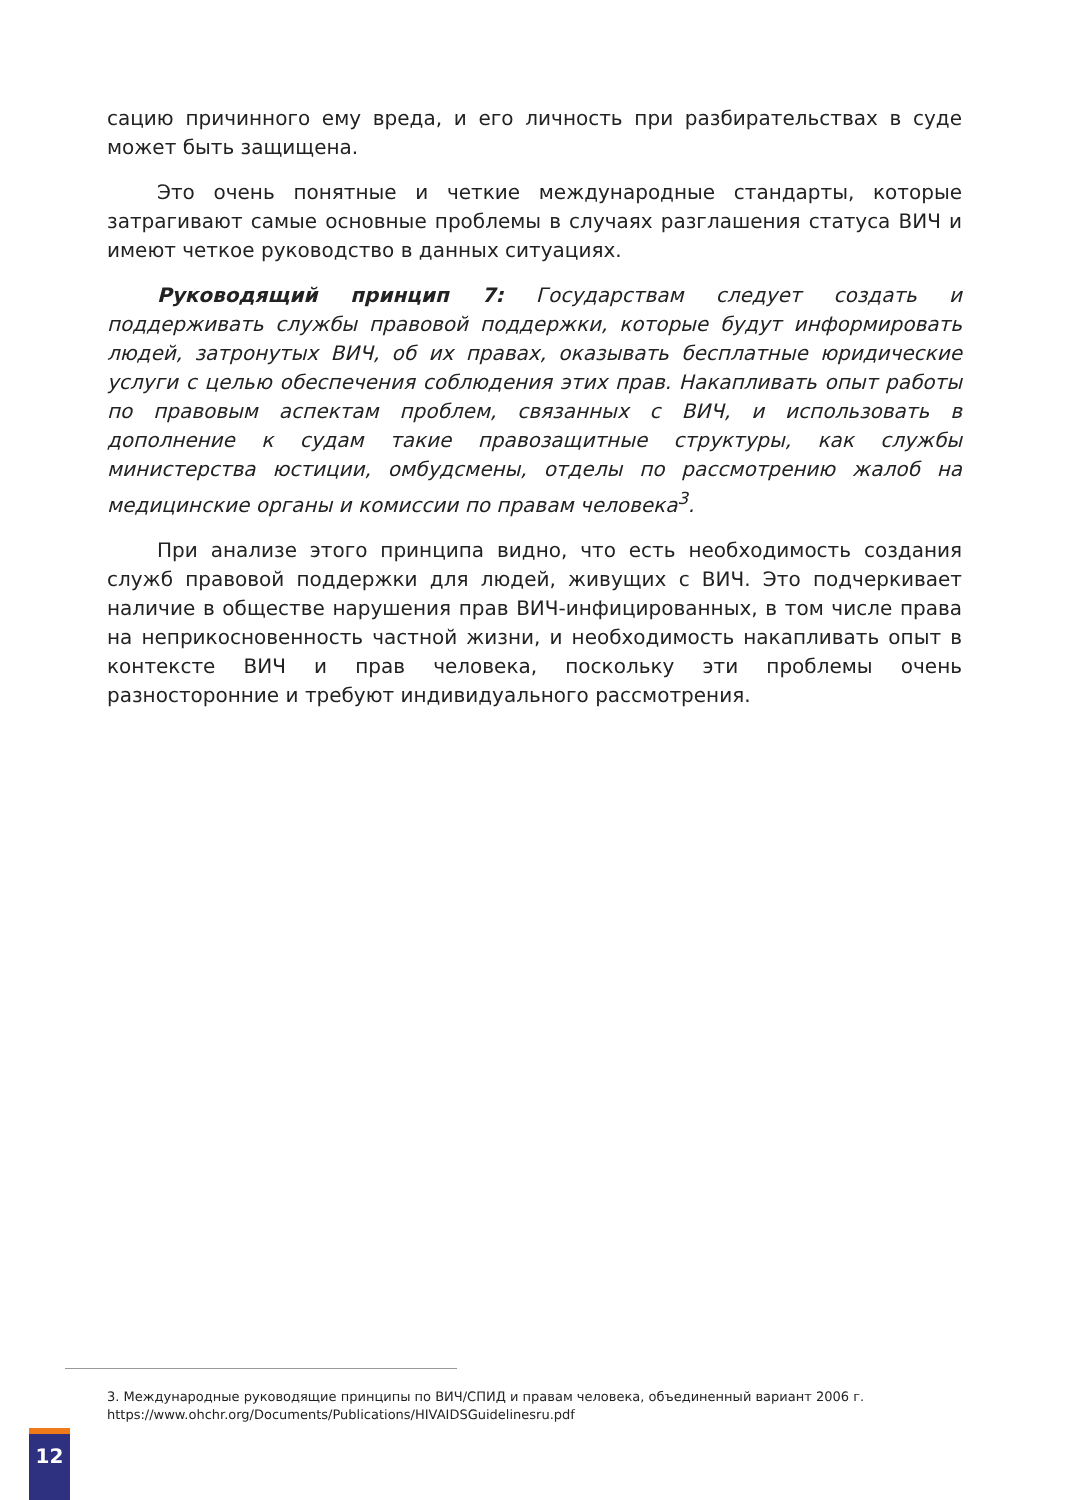сацию причинного ему вреда, и его личность при разбирательствах в суде может быть защищена.
Это очень понятные и четкие международные стандарты, которые затрагивают самые основные проблемы в случаях разглашения статуса ВИЧ и имеют четкое руководство в данных ситуациях.
Руководящий принцип 7: Государствам следует создать и поддерживать службы правовой поддержки, которые будут информировать людей, затронутых ВИЧ, об их правах, оказывать бесплатные юридические услуги с целью обеспечения соблюдения этих прав. Накапливать опыт работы по правовым аспектам проблем, связанных с ВИЧ, и использовать в дополнение к судам такие правозащитные структуры, как службы министерства юстиции, омбудсмены, отделы по рассмотрению жалоб на медицинские органы и комиссии по правам человека<sup>3</sup>.
При анализе этого принципа видно, что есть необходимость создания служб правовой поддержки для людей, живущих с ВИЧ. Это подчеркивает наличие в обществе нарушения прав ВИЧ-инфицированных, в том числе права на неприкосновенность частной жизни, и необходимость накапливать опыт в контексте ВИЧ и прав человека, поскольку эти проблемы очень разносторонние и требуют индивидуального рассмотрения.
3. Международные руководящие принципы по ВИЧ/СПИД и правам человека, объединенный вариант 2006 г.
https://www.ohchr.org/Documents/Publications/HIVAIDSGuidelinesru.pdf
12